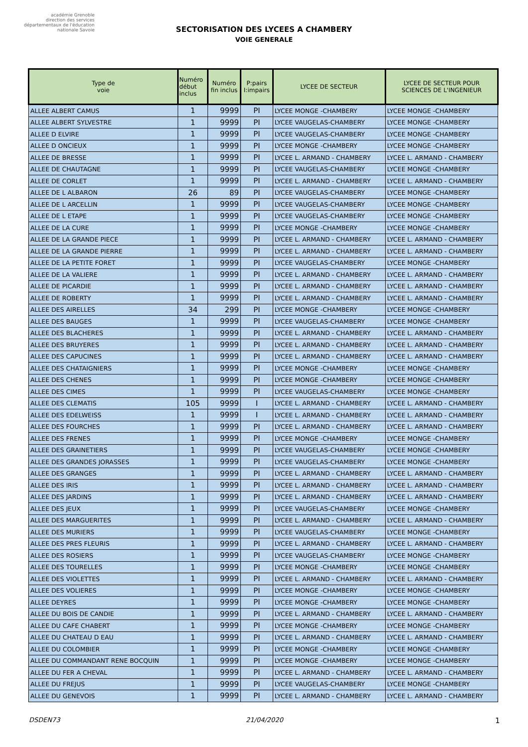académie Grenoble
direction des services départementaux de l'éducation nationale Savoie
SECTORISATION DES LYCEES A CHAMBERY
VOIE GENERALE
| Type de voie | Numéro début inclus | Numéro fin inclus | P:pairs I:impairs | LYCEE DE SECTEUR | LYCEE DE SECTEUR POUR SCIENCES DE L'INGENIEUR |
| --- | --- | --- | --- | --- | --- |
| ALLEE ALBERT CAMUS | 1 | 9999 | PI | LYCEE MONGE -CHAMBERY | LYCEE MONGE -CHAMBERY |
| ALLEE ALBERT SYLVESTRE | 1 | 9999 | PI | LYCEE VAUGELAS-CHAMBERY | LYCEE MONGE -CHAMBERY |
| ALLEE D ELVIRE | 1 | 9999 | PI | LYCEE VAUGELAS-CHAMBERY | LYCEE MONGE -CHAMBERY |
| ALLEE D ONCIEUX | 1 | 9999 | PI | LYCEE MONGE -CHAMBERY | LYCEE MONGE -CHAMBERY |
| ALLEE DE BRESSE | 1 | 9999 | PI | LYCEE L. ARMAND - CHAMBERY | LYCEE L. ARMAND - CHAMBERY |
| ALLEE DE CHAUTAGNE | 1 | 9999 | PI | LYCEE VAUGELAS-CHAMBERY | LYCEE MONGE -CHAMBERY |
| ALLEE DE CORLET | 1 | 9999 | PI | LYCEE L. ARMAND - CHAMBERY | LYCEE L. ARMAND - CHAMBERY |
| ALLEE DE L ALBARON | 26 | 89 | PI | LYCEE VAUGELAS-CHAMBERY | LYCEE MONGE -CHAMBERY |
| ALLEE DE L ARCELLIN | 1 | 9999 | PI | LYCEE VAUGELAS-CHAMBERY | LYCEE MONGE -CHAMBERY |
| ALLEE DE L ETAPE | 1 | 9999 | PI | LYCEE VAUGELAS-CHAMBERY | LYCEE MONGE -CHAMBERY |
| ALLEE DE LA CURE | 1 | 9999 | PI | LYCEE MONGE -CHAMBERY | LYCEE MONGE -CHAMBERY |
| ALLEE DE LA GRANDE PIECE | 1 | 9999 | PI | LYCEE L. ARMAND - CHAMBERY | LYCEE L. ARMAND - CHAMBERY |
| ALLEE DE LA GRANDE PIERRE | 1 | 9999 | PI | LYCEE L. ARMAND - CHAMBERY | LYCEE L. ARMAND - CHAMBERY |
| ALLEE DE LA PETITE FORET | 1 | 9999 | PI | LYCEE VAUGELAS-CHAMBERY | LYCEE MONGE -CHAMBERY |
| ALLEE DE LA VALIERE | 1 | 9999 | PI | LYCEE L. ARMAND - CHAMBERY | LYCEE L. ARMAND - CHAMBERY |
| ALLEE DE PICARDIE | 1 | 9999 | PI | LYCEE L. ARMAND - CHAMBERY | LYCEE L. ARMAND - CHAMBERY |
| ALLEE DE ROBERTY | 1 | 9999 | PI | LYCEE L. ARMAND - CHAMBERY | LYCEE L. ARMAND - CHAMBERY |
| ALLEE DES AIRELLES | 34 | 299 | PI | LYCEE MONGE -CHAMBERY | LYCEE MONGE -CHAMBERY |
| ALLEE DES BAUGES | 1 | 9999 | PI | LYCEE VAUGELAS-CHAMBERY | LYCEE MONGE -CHAMBERY |
| ALLEE DES BLACHERES | 1 | 9999 | PI | LYCEE L. ARMAND - CHAMBERY | LYCEE L. ARMAND - CHAMBERY |
| ALLEE DES BRUYERES | 1 | 9999 | PI | LYCEE L. ARMAND - CHAMBERY | LYCEE L. ARMAND - CHAMBERY |
| ALLEE DES CAPUCINES | 1 | 9999 | PI | LYCEE L. ARMAND - CHAMBERY | LYCEE L. ARMAND - CHAMBERY |
| ALLEE DES CHATAIGNIERS | 1 | 9999 | PI | LYCEE MONGE -CHAMBERY | LYCEE MONGE -CHAMBERY |
| ALLEE DES CHENES | 1 | 9999 | PI | LYCEE MONGE -CHAMBERY | LYCEE MONGE -CHAMBERY |
| ALLEE DES CIMES | 1 | 9999 | PI | LYCEE VAUGELAS-CHAMBERY | LYCEE MONGE -CHAMBERY |
| ALLEE DES CLEMATIS | 105 | 9999 | I | LYCEE L. ARMAND - CHAMBERY | LYCEE L. ARMAND - CHAMBERY |
| ALLEE DES EDELWEISS | 1 | 9999 | I | LYCEE L. ARMAND - CHAMBERY | LYCEE L. ARMAND - CHAMBERY |
| ALLEE DES FOURCHES | 1 | 9999 | PI | LYCEE L. ARMAND - CHAMBERY | LYCEE L. ARMAND - CHAMBERY |
| ALLEE DES FRENES | 1 | 9999 | PI | LYCEE MONGE -CHAMBERY | LYCEE MONGE -CHAMBERY |
| ALLEE DES GRAINETIERS | 1 | 9999 | PI | LYCEE VAUGELAS-CHAMBERY | LYCEE MONGE -CHAMBERY |
| ALLEE DES GRANDES JORASSES | 1 | 9999 | PI | LYCEE VAUGELAS-CHAMBERY | LYCEE MONGE -CHAMBERY |
| ALLEE DES GRANGES | 1 | 9999 | PI | LYCEE L. ARMAND - CHAMBERY | LYCEE L. ARMAND - CHAMBERY |
| ALLEE DES IRIS | 1 | 9999 | PI | LYCEE L. ARMAND - CHAMBERY | LYCEE L. ARMAND - CHAMBERY |
| ALLEE DES JARDINS | 1 | 9999 | PI | LYCEE L. ARMAND - CHAMBERY | LYCEE L. ARMAND - CHAMBERY |
| ALLEE DES JEUX | 1 | 9999 | PI | LYCEE VAUGELAS-CHAMBERY | LYCEE MONGE -CHAMBERY |
| ALLEE DES MARGUERITES | 1 | 9999 | PI | LYCEE L. ARMAND - CHAMBERY | LYCEE L. ARMAND - CHAMBERY |
| ALLEE DES MURIERS | 1 | 9999 | PI | LYCEE VAUGELAS-CHAMBERY | LYCEE MONGE -CHAMBERY |
| ALLEE DES PRES FLEURIS | 1 | 9999 | PI | LYCEE L. ARMAND - CHAMBERY | LYCEE L. ARMAND - CHAMBERY |
| ALLEE DES ROSIERS | 1 | 9999 | PI | LYCEE VAUGELAS-CHAMBERY | LYCEE MONGE -CHAMBERY |
| ALLEE DES TOURELLES | 1 | 9999 | PI | LYCEE MONGE -CHAMBERY | LYCEE MONGE -CHAMBERY |
| ALLEE DES VIOLETTES | 1 | 9999 | PI | LYCEE L. ARMAND - CHAMBERY | LYCEE L. ARMAND - CHAMBERY |
| ALLEE DES VOLIERES | 1 | 9999 | PI | LYCEE MONGE -CHAMBERY | LYCEE MONGE -CHAMBERY |
| ALLEE DEYRES | 1 | 9999 | PI | LYCEE MONGE -CHAMBERY | LYCEE MONGE -CHAMBERY |
| ALLEE DU BOIS DE CANDIE | 1 | 9999 | PI | LYCEE L. ARMAND - CHAMBERY | LYCEE L. ARMAND - CHAMBERY |
| ALLEE DU CAFE CHABERT | 1 | 9999 | PI | LYCEE MONGE -CHAMBERY | LYCEE MONGE -CHAMBERY |
| ALLEE DU CHATEAU D EAU | 1 | 9999 | PI | LYCEE L. ARMAND - CHAMBERY | LYCEE L. ARMAND - CHAMBERY |
| ALLEE DU COLOMBIER | 1 | 9999 | PI | LYCEE MONGE -CHAMBERY | LYCEE MONGE -CHAMBERY |
| ALLEE DU COMMANDANT RENE BOCQUIN | 1 | 9999 | PI | LYCEE MONGE -CHAMBERY | LYCEE MONGE -CHAMBERY |
| ALLEE DU FER A CHEVAL | 1 | 9999 | PI | LYCEE L. ARMAND - CHAMBERY | LYCEE L. ARMAND - CHAMBERY |
| ALLEE DU FREJUS | 1 | 9999 | PI | LYCEE VAUGELAS-CHAMBERY | LYCEE MONGE -CHAMBERY |
| ALLEE DU GENEVOIS | 1 | 9999 | PI | LYCEE L. ARMAND - CHAMBERY | LYCEE L. ARMAND - CHAMBERY |
DSDEN73 21/04/2020 1